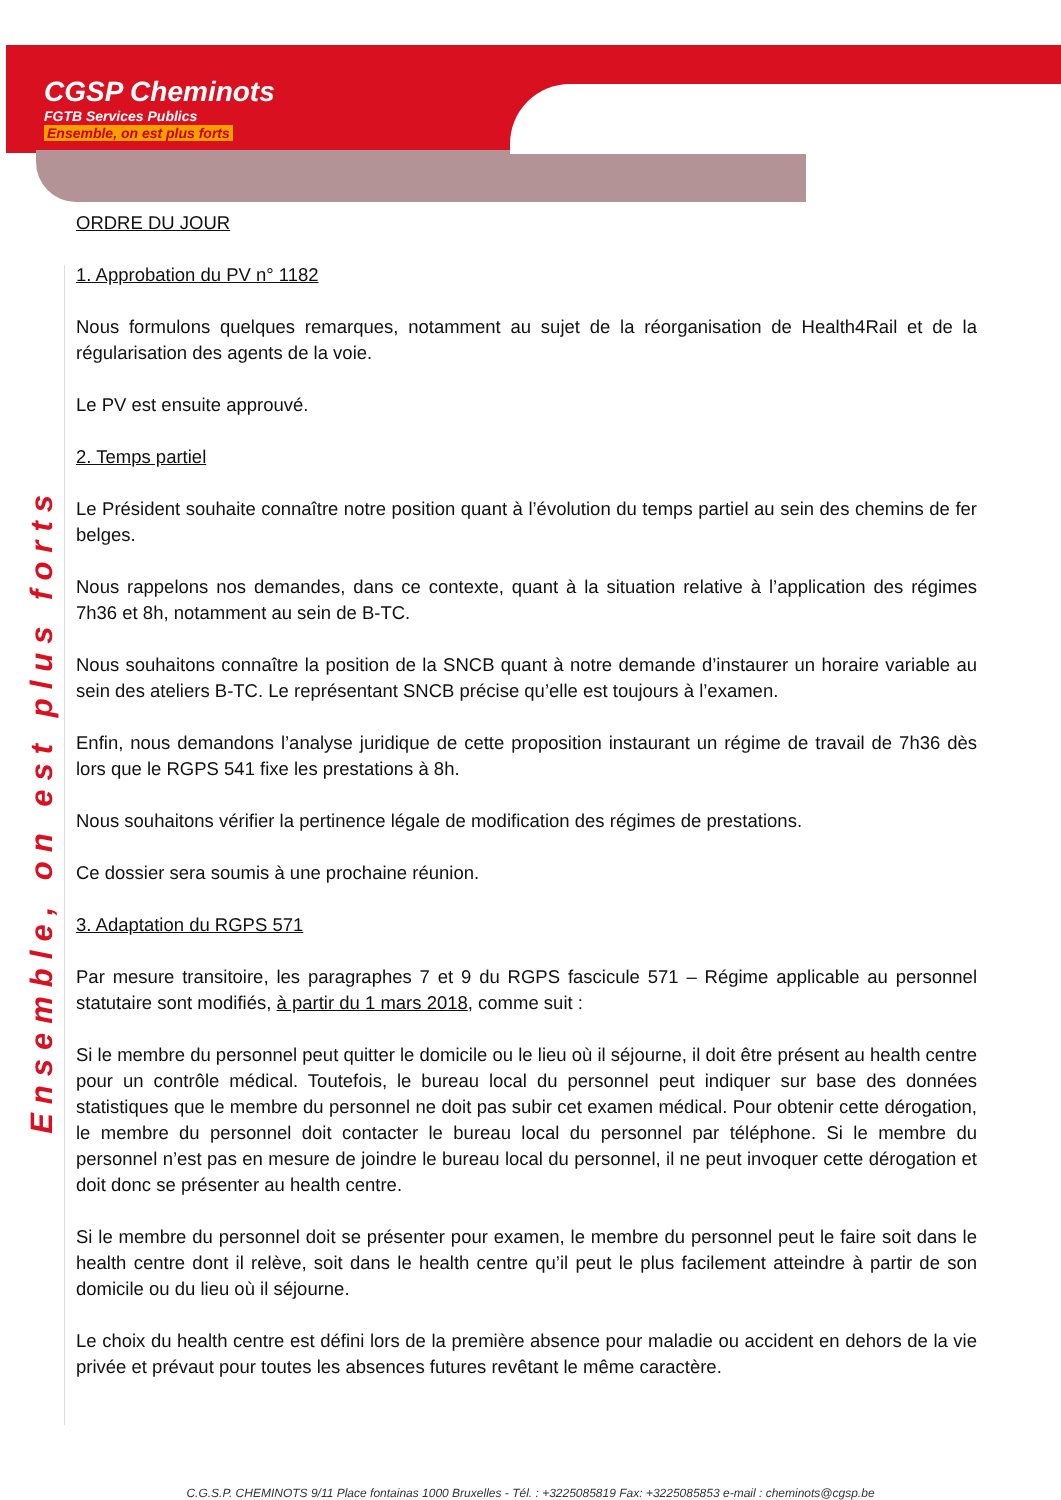Ensemble, on est plus forts
CGSP Cheminots
FGTB Services Publics
Ensemble, on est plus forts
ORDRE DU JOUR
1. Approbation du PV n° 1182
Nous formulons quelques remarques, notamment au sujet de la réorganisation de Health4Rail et de la régularisation des agents de la voie.
Le PV est ensuite approuvé.
2. Temps partiel
Le Président souhaite connaître notre position quant à l’évolution du temps partiel au sein des chemins de fer belges.
Nous rappelons nos demandes, dans ce contexte, quant à la situation relative à l’application des régimes 7h36 et 8h, notamment au sein de B-TC.
Nous souhaitons connaître la position de la SNCB quant à notre demande d’instaurer un horaire variable au sein des ateliers B-TC. Le représentant SNCB précise qu’elle est toujours à l’examen.
Enfin, nous demandons l’analyse juridique de cette proposition instaurant un régime de travail de 7h36 dès lors que le RGPS 541 fixe les prestations à 8h.
Nous souhaitons vérifier la pertinence légale de modification des régimes de prestations.
Ce dossier sera soumis à une prochaine réunion.
3. Adaptation du RGPS 571
Par mesure transitoire, les paragraphes 7 et 9 du RGPS fascicule 571 – Régime applicable au personnel statutaire sont modifiés, à partir du 1 mars 2018, comme suit :
Si le membre du personnel peut quitter le domicile ou le lieu où il séjourne, il doit être présent au health centre pour un contrôle médical. Toutefois, le bureau local du personnel peut indiquer sur base des données statistiques que le membre du personnel ne doit pas subir cet examen médical. Pour obtenir cette dérogation, le membre du personnel doit contacter le bureau local du personnel par téléphone. Si le membre du personnel n’est pas en mesure de joindre le bureau local du personnel, il ne peut invoquer cette dérogation et doit donc se présenter au health centre.
Si le membre du personnel doit se présenter pour examen, le membre du personnel peut le faire soit dans le health centre dont il relève, soit dans le health centre qu’il peut le plus facilement atteindre à partir de son domicile ou du lieu où il séjourne.
Le choix du health centre est défini lors de la première absence pour maladie ou accident en dehors de la vie privée et prévaut pour toutes les absences futures revêtant le même caractère.
C.G.S.P. CHEMINOTS 9/11 Place fontainas 1000 Bruxelles - Tél. : +3225085819 Fax: +3225085853 e-mail : cheminots@cgsp.be